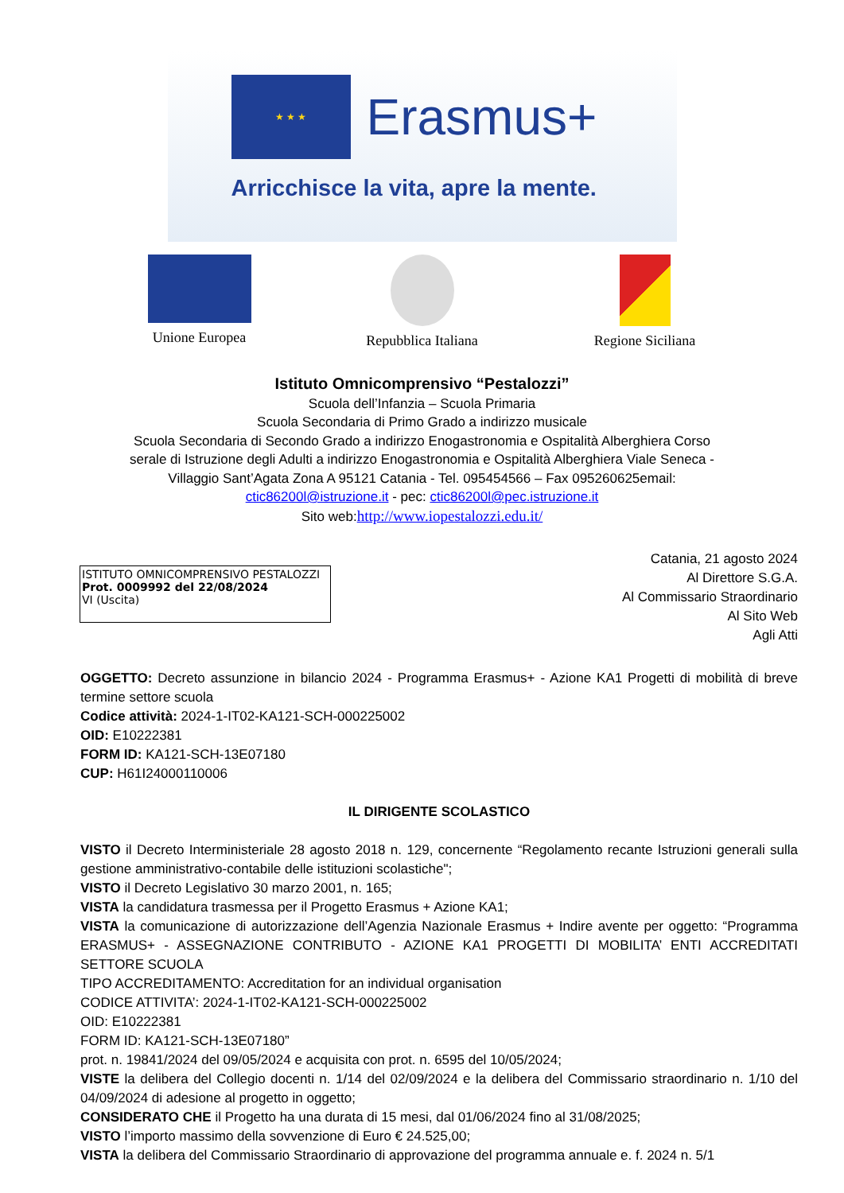★ ★ ★
Erasmus+
Arricchisce la vita, apre la mente.
Unione Europea Repubblica Italiana
Regione Siciliana
Istituto Omnicomprensivo “Pestalozzi”
Scuola dell’Infanzia – Scuola Primaria
Scuola Secondaria di Primo Grado a indirizzo musicale
Scuola Secondaria di Secondo Grado a indirizzo Enogastronomia e Ospitalità Alberghiera Corso
serale di Istruzione degli Adulti a indirizzo Enogastronomia e Ospitalità Alberghiera Viale Seneca -
Villaggio Sant’Agata Zona A 95121 Catania - Tel. 095454566 – Fax 095260625email:
ctic86200l@istruzione.it - pec: ctic86200l@pec.istruzione.it
Sito web:http://www.iopestalozzi.edu.it/
ISTITUTO OMNICOMPRENSIVO PESTALOZZI
Prot. 0009992 del 22/08/2024
VI (Uscita)
Catania, 21 agosto 2024
Al Direttore S.G.A.
Al Commissario Straordinario
Al Sito Web
Agli Atti
OGGETTO: Decreto assunzione in bilancio 2024 - Programma Erasmus+ - Azione KA1 Progetti di mobilità di breve termine settore scuola
Codice attività: 2024-1-IT02-KA121-SCH-000225002
OID: E10222381
FORM ID: KA121-SCH-13E07180
CUP: H61I24000110006
IL DIRIGENTE SCOLASTICO
VISTO il Decreto Interministeriale 28 agosto 2018 n. 129, concernente “Regolamento recante Istruzioni generali sulla gestione amministrativo-contabile delle istituzioni scolastiche";
VISTO il Decreto Legislativo 30 marzo 2001, n. 165;
VISTA la candidatura trasmessa per il Progetto Erasmus + Azione KA1;
VISTA la comunicazione di autorizzazione dell’Agenzia Nazionale Erasmus + Indire avente per oggetto: “Programma ERASMUS+ - ASSEGNAZIONE CONTRIBUTO - AZIONE KA1 PROGETTI DI MOBILITA’ ENTI ACCREDITATI SETTORE SCUOLA
TIPO ACCREDITAMENTO: Accreditation for an individual organisation
CODICE ATTIVITA’: 2024-1-IT02-KA121-SCH-000225002
OID: E10222381
FORM ID: KA121-SCH-13E07180”
prot. n. 19841/2024 del 09/05/2024 e acquisita con prot. n. 6595 del 10/05/2024;
VISTE la delibera del Collegio docenti n. 1/14 del 02/09/2024 e la delibera del Commissario straordinario n. 1/10 del 04/09/2024 di adesione al progetto in oggetto;
CONSIDERATO CHE il Progetto ha una durata di 15 mesi, dal 01/06/2024 fino al 31/08/2025;
VISTO l’importo massimo della sovvenzione di Euro € 24.525,00;
VISTA la delibera del Commissario Straordinario di approvazione del programma annuale e. f. 2024 n. 5/1